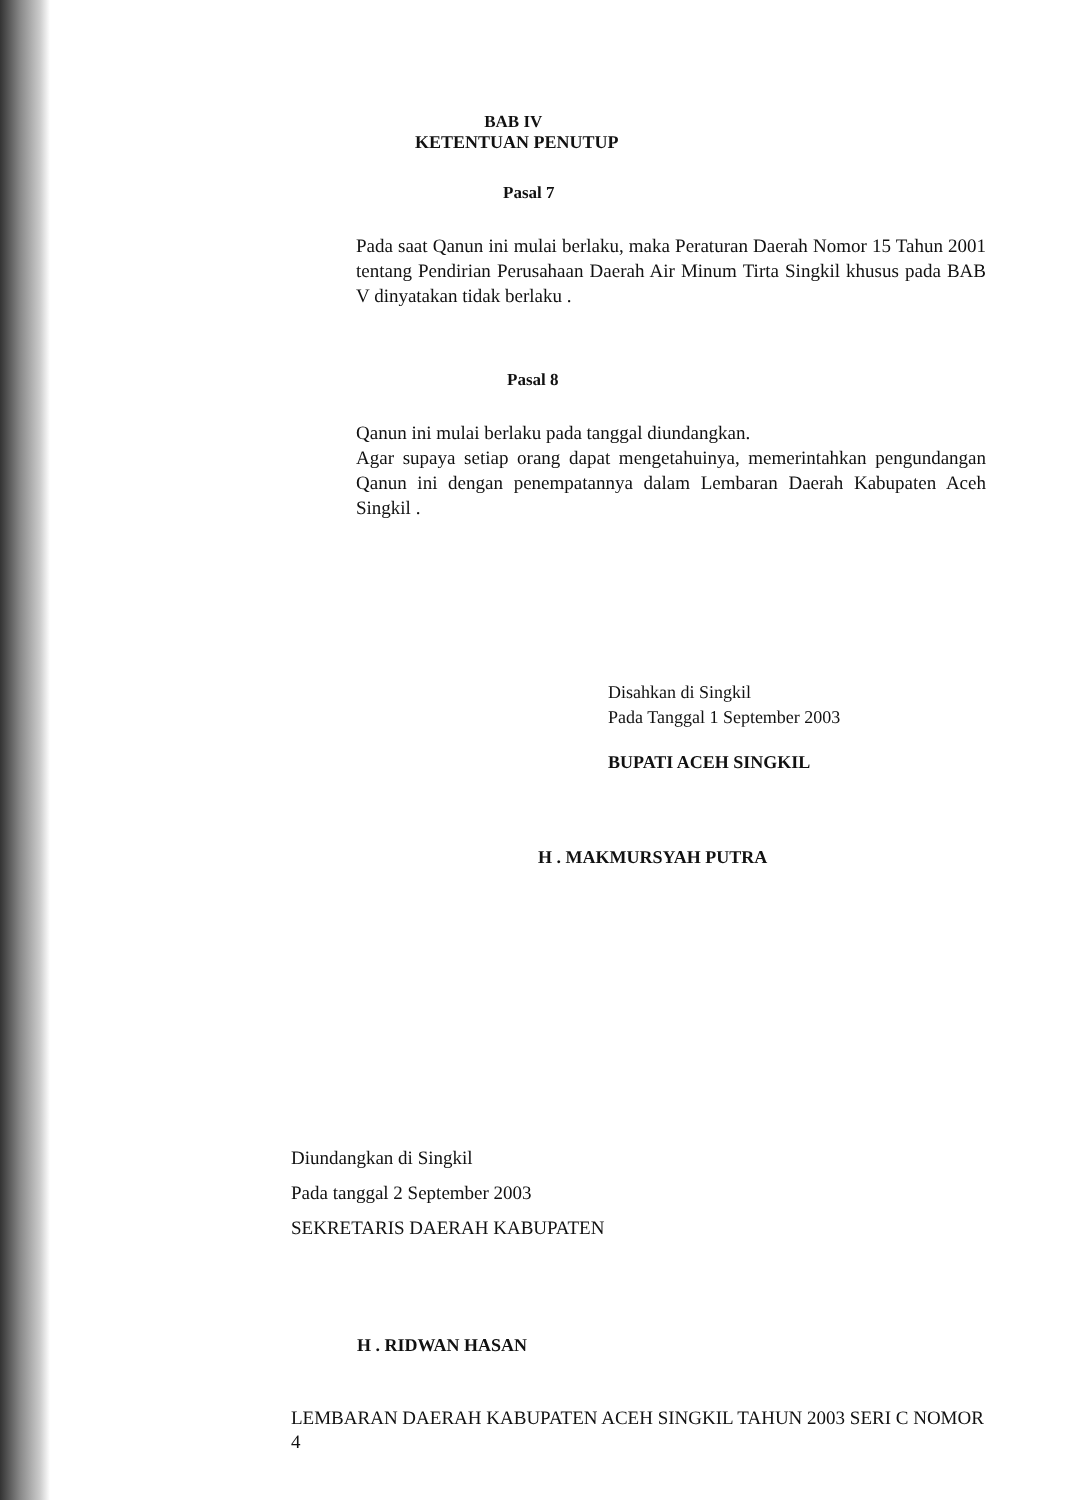BAB IV
KETENTUAN PENUTUP
Pasal 7
Pada saat Qanun ini mulai berlaku, maka Peraturan Daerah Nomor 15 Tahun 2001 tentang Pendirian Perusahaan Daerah Air Minum Tirta Singkil khusus pada BAB V dinyatakan tidak berlaku .
Pasal 8
Qanun ini mulai berlaku pada tanggal diundangkan.
Agar supaya setiap orang dapat mengetahuinya, memerintahkan pengundangan Qanun ini dengan penempatannya dalam Lembaran Daerah Kabupaten Aceh Singkil .
Disahkan di Singkil
Pada Tanggal 1 September 2003
BUPATI ACEH SINGKIL
H . MAKMURSYAH PUTRA
Diundangkan di Singkil
Pada tanggal 2 September 2003
SEKRETARIS DAERAH KABUPATEN
H . RIDWAN HASAN
LEMBARAN DAERAH KABUPATEN ACEH SINGKIL TAHUN 2003 SERI C NOMOR 4